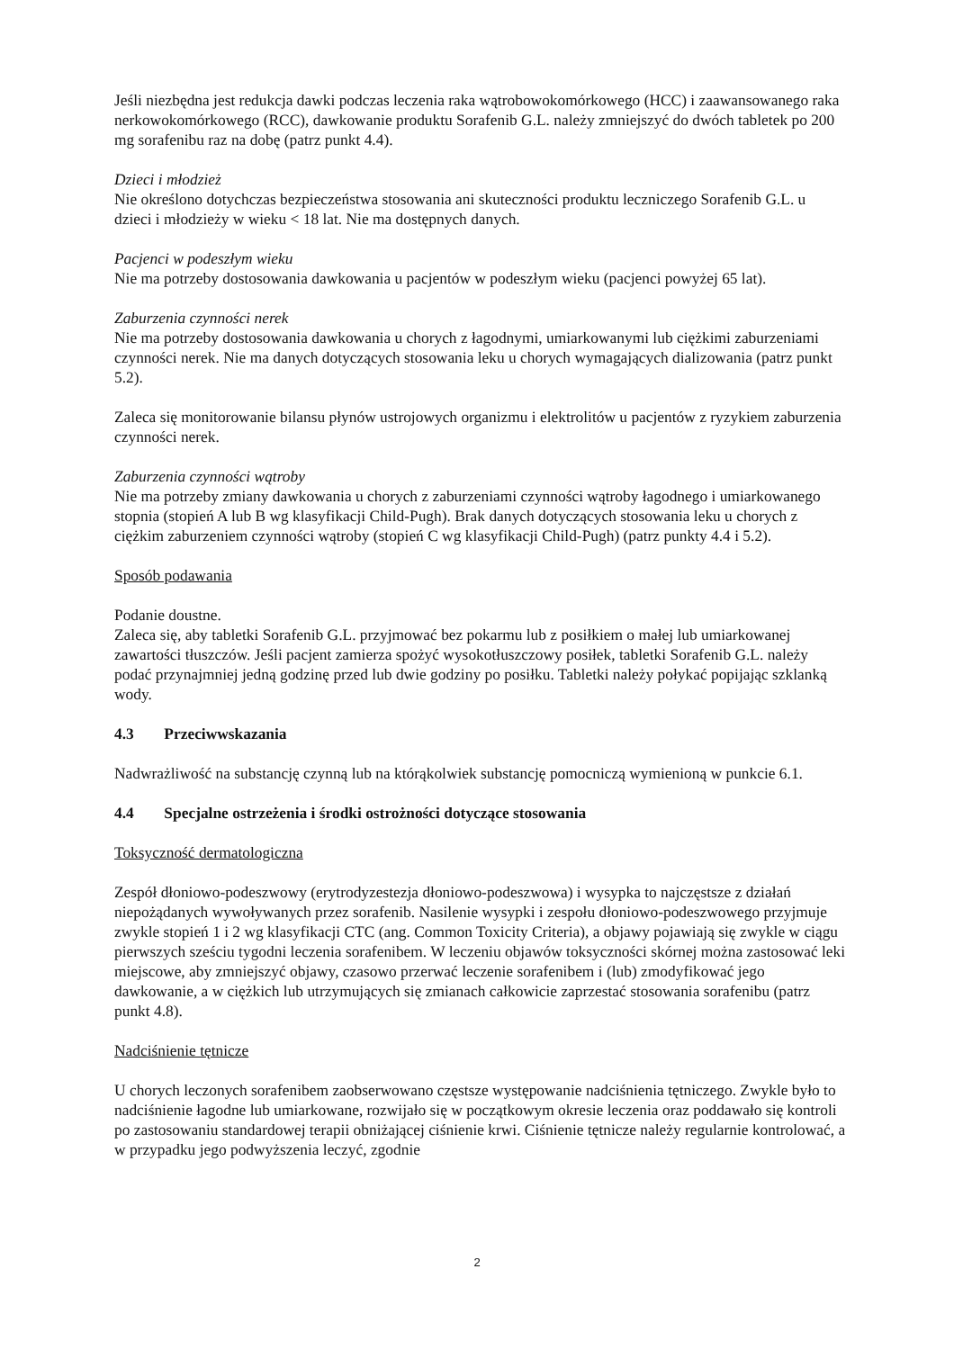Jeśli niezbędna jest redukcja dawki podczas leczenia raka wątrobowokomórkowego (HCC) i zaawansowanego raka nerkowokomórkowego (RCC), dawkowanie produktu Sorafenib G.L. należy zmniejszyć do dwóch tabletek po 200 mg sorafenibu raz na dobę (patrz punkt 4.4).
Dzieci i młodzież
Nie określono dotychczas bezpieczeństwa stosowania ani skuteczności produktu leczniczego Sorafenib G.L. u dzieci i młodzieży w wieku < 18 lat. Nie ma dostępnych danych.
Pacjenci w podeszłym wieku
Nie ma potrzeby dostosowania dawkowania u pacjentów w podeszłym wieku (pacjenci powyżej 65 lat).
Zaburzenia czynności nerek
Nie ma potrzeby dostosowania dawkowania u chorych z łagodnymi, umiarkowanymi lub ciężkimi zaburzeniami czynności nerek. Nie ma danych dotyczących stosowania leku u chorych wymagających dializowania (patrz punkt 5.2).
Zaleca się monitorowanie bilansu płynów ustrojowych organizmu i elektrolitów u pacjentów z ryzykiem zaburzenia czynności nerek.
Zaburzenia czynności wątroby
Nie ma potrzeby zmiany dawkowania u chorych z zaburzeniami czynności wątroby łagodnego i umiarkowanego stopnia (stopień A lub B wg klasyfikacji Child-Pugh). Brak danych dotyczących stosowania leku u chorych z ciężkim zaburzeniem czynności wątroby (stopień C wg klasyfikacji Child-Pugh) (patrz punkty 4.4 i 5.2).
Sposób podawania
Podanie doustne.
Zaleca się, aby tabletki Sorafenib G.L. przyjmować bez pokarmu lub z posiłkiem o małej lub umiarkowanej zawartości tłuszczów. Jeśli pacjent zamierza spożyć wysokotłuszczowy posiłek, tabletki Sorafenib G.L. należy podać przynajmniej jedną godzinę przed lub dwie godziny po posiłku. Tabletki należy połykać popijając szklanką wody.
4.3 Przeciwwskazania
Nadwrażliwość na substancję czynną lub na którąkolwiek substancję pomocniczą wymienioną w punkcie 6.1.
4.4 Specjalne ostrzeżenia i środki ostrożności dotyczące stosowania
Toksyczność dermatologiczna
Zespół dłoniowo-podeszwowy (erytrodyzestezja dłoniowo-podeszwowa) i wysypka to najczęstsze z działań niepożądanych wywoływanych przez sorafenib. Nasilenie wysypki i zespołu dłoniowo-podeszwowego przyjmuje zwykle stopień 1 i 2 wg klasyfikacji CTC (ang. Common Toxicity Criteria), a objawy pojawiają się zwykle w ciągu pierwszych sześciu tygodni leczenia sorafenibem. W leczeniu objawów toksyczności skórnej można zastosować leki miejscowe, aby zmniejszyć objawy, czasowo przerwać leczenie sorafenibem i (lub) zmodyfikować jego dawkowanie, a w ciężkich lub utrzymujących się zmianach całkowicie zaprzestać stosowania sorafenibu (patrz punkt 4.8).
Nadciśnienie tętnicze
U chorych leczonych sorafenibem zaobserwowano częstsze występowanie nadciśnienia tętniczego. Zwykle było to nadciśnienie łagodne lub umiarkowane, rozwijało się w początkowym okresie leczenia oraz poddawało się kontroli po zastosowaniu standardowej terapii obniżającej ciśnienie krwi. Ciśnienie tętnicze należy regularnie kontrolować, a w przypadku jego podwyższenia leczyć, zgodnie
2